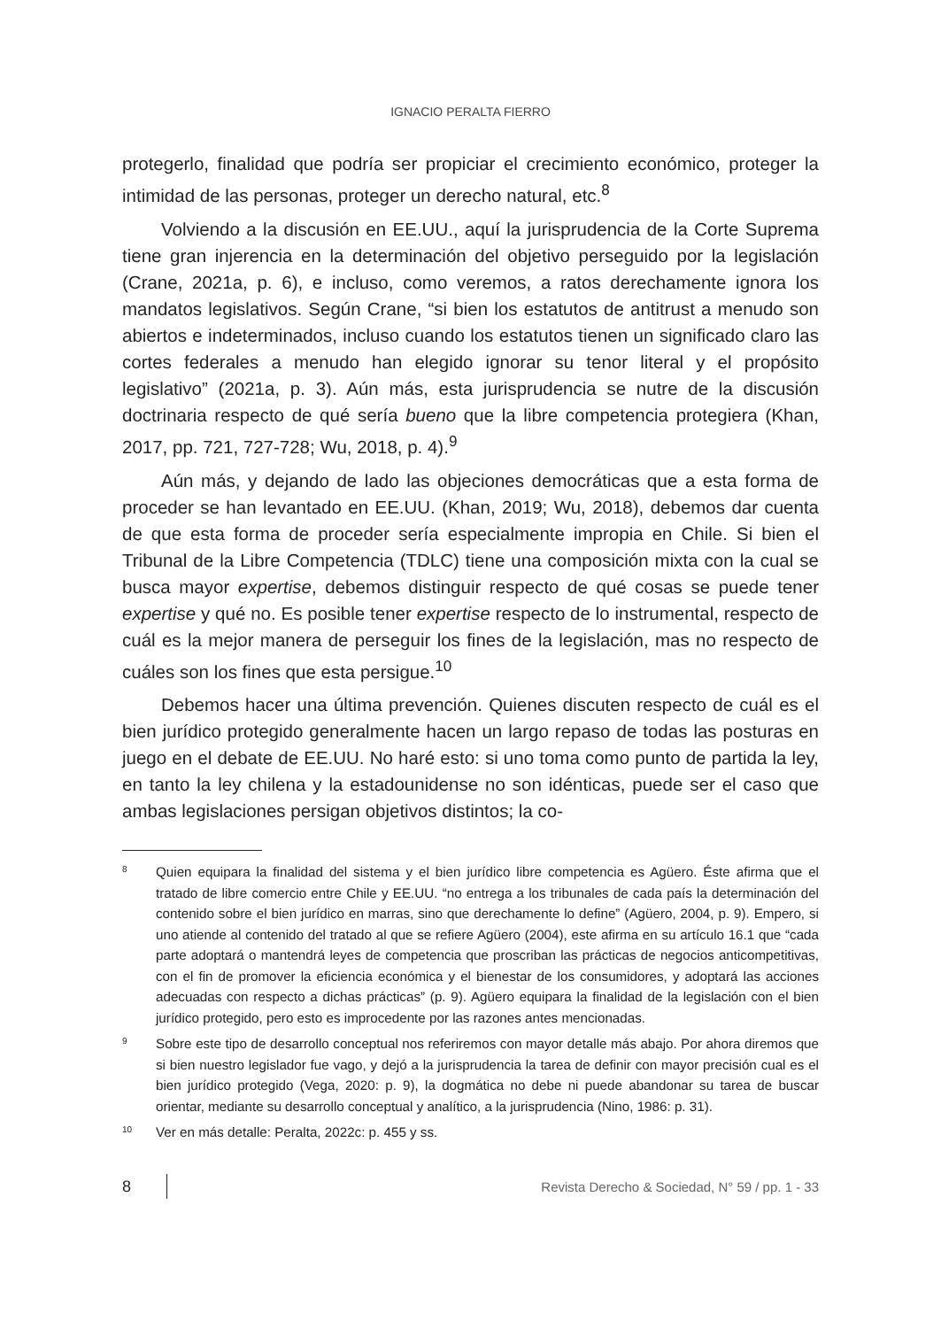IGNACIO PERALTA FIERRO
protegerlo, finalidad que podría ser propiciar el crecimiento económico, proteger la intimidad de las personas, proteger un derecho natural, etc.<sup>8</sup>
Volviendo a la discusión en EE.UU., aquí la jurisprudencia de la Corte Suprema tiene gran injerencia en la determinación del objetivo perseguido por la legislación (Crane, 2021a, p. 6), e incluso, como veremos, a ratos derechamente ignora los mandatos legislativos. Según Crane, “si bien los estatutos de antitrust a menudo son abiertos e indeterminados, incluso cuando los estatutos tienen un significado claro las cortes federales a menudo han elegido ignorar su tenor literal y el propósito legislativo” (2021a, p. 3). Aún más, esta jurisprudencia se nutre de la discusión doctrinaria respecto de qué sería bueno que la libre competencia protegiera (Khan, 2017, pp. 721, 727-728; Wu, 2018, p. 4).<sup>9</sup>
Aún más, y dejando de lado las objeciones democráticas que a esta forma de proceder se han levantado en EE.UU. (Khan, 2019; Wu, 2018), debemos dar cuenta de que esta forma de proceder sería especialmente impropia en Chile. Si bien el Tribunal de la Libre Competencia (TDLC) tiene una composición mixta con la cual se busca mayor expertise, debemos distinguir respecto de qué cosas se puede tener expertise y qué no. Es posible tener expertise respecto de lo instrumental, respecto de cuál es la mejor manera de perseguir los fines de la legislación, mas no respecto de cuáles son los fines que esta persigue.<sup>10</sup>
Debemos hacer una última prevención. Quienes discuten respecto de cuál es el bien jurídico protegido generalmente hacen un largo repaso de todas las posturas en juego en el debate de EE.UU. No haré esto: si uno toma como punto de partida la ley, en tanto la ley chilena y la estadounidense no son idénticas, puede ser el caso que ambas legislaciones persigan objetivos distintos; la co-
8 Quien equipara la finalidad del sistema y el bien jurídico libre competencia es Agüero. Éste afirma que el tratado de libre comercio entre Chile y EE.UU. “no entrega a los tribunales de cada país la determinación del contenido sobre el bien jurídico en marras, sino que derechamente lo define” (Agüero, 2004, p. 9). Empero, si uno atiende al contenido del tratado al que se refiere Agüero (2004), este afirma en su artículo 16.1 que “cada parte adoptará o mantendrá leyes de competencia que proscriban las prácticas de negocios anticompetitivas, con el fin de promover la eficiencia económica y el bienestar de los consumidores, y adoptará las acciones adecuadas con respecto a dichas prácticas” (p. 9). Agüero equipara la finalidad de la legislación con el bien jurídico protegido, pero esto es improcedente por las razones antes mencionadas.
9 Sobre este tipo de desarrollo conceptual nos referiremos con mayor detalle más abajo. Por ahora diremos que si bien nuestro legislador fue vago, y dejó a la jurisprudencia la tarea de definir con mayor precisión cual es el bien jurídico protegido (Vega, 2020: p. 9), la dogmática no debe ni puede abandonar su tarea de buscar orientar, mediante su desarrollo conceptual y analítico, a la jurisprudencia (Nino, 1986: p. 31).
10 Ver en más detalle: Peralta, 2022c: p. 455 y ss.
8 Revista Derecho & Sociedad, N° 59 / pp. 1 - 33